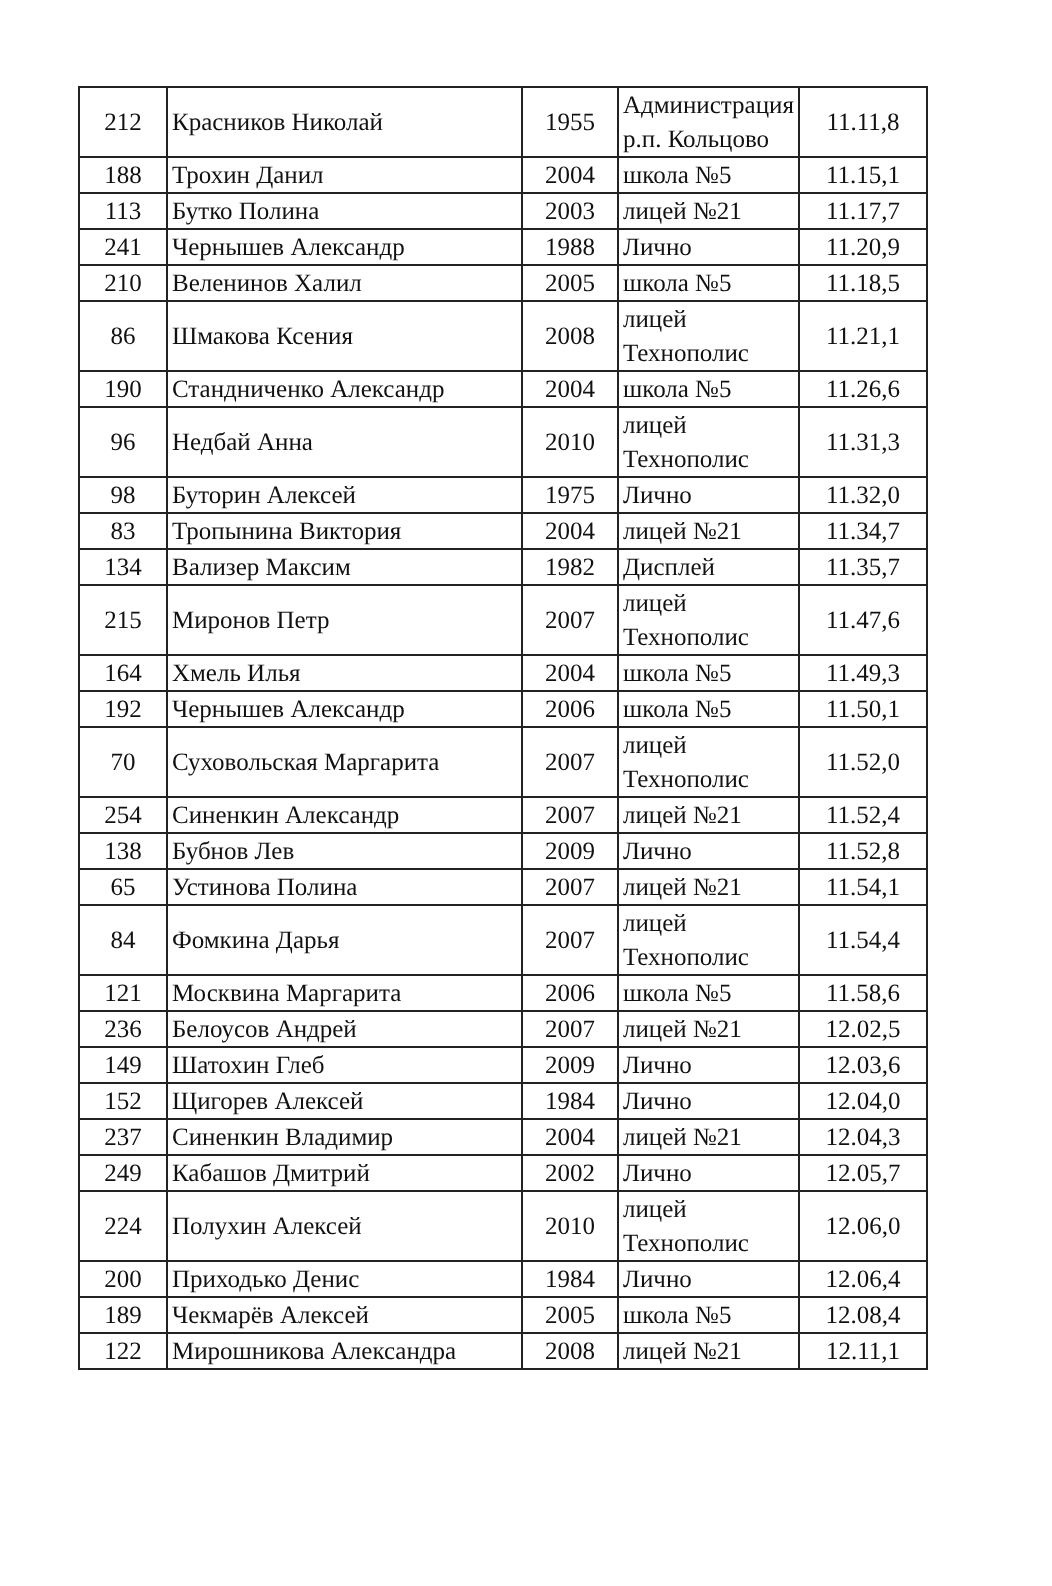| 212 | Красников Николай | 1955 | Администрация р.п. Кольцово | 11.11,8 |
| 188 | Трохин Данил | 2004 | школа №5 | 11.15,1 |
| 113 | Бутко Полина | 2003 | лицей №21 | 11.17,7 |
| 241 | Чернышев Александр | 1988 | Лично | 11.20,9 |
| 210 | Веленинов Халил | 2005 | школа №5 | 11.18,5 |
| 86 | Шмакова Ксения | 2008 | лицей Технополис | 11.21,1 |
| 190 | Стандниченко Александр | 2004 | школа №5 | 11.26,6 |
| 96 | Недбай Анна | 2010 | лицей Технополис | 11.31,3 |
| 98 | Буторин Алексей | 1975 | Лично | 11.32,0 |
| 83 | Тропынина Виктория | 2004 | лицей №21 | 11.34,7 |
| 134 | Вализер Максим | 1982 | Дисплей | 11.35,7 |
| 215 | Миронов Петр | 2007 | лицей Технополис | 11.47,6 |
| 164 | Хмель Илья | 2004 | школа №5 | 11.49,3 |
| 192 | Чернышев Александр | 2006 | школа №5 | 11.50,1 |
| 70 | Суховольская Маргарита | 2007 | лицей Технополис | 11.52,0 |
| 254 | Синенкин Александр | 2007 | лицей №21 | 11.52,4 |
| 138 | Бубнов Лев | 2009 | Лично | 11.52,8 |
| 65 | Устинова Полина | 2007 | лицей №21 | 11.54,1 |
| 84 | Фомкина Дарья | 2007 | лицей Технополис | 11.54,4 |
| 121 | Москвина Маргарита | 2006 | школа №5 | 11.58,6 |
| 236 | Белоусов Андрей | 2007 | лицей №21 | 12.02,5 |
| 149 | Шатохин Глеб | 2009 | Лично | 12.03,6 |
| 152 | Щигорев Алексей | 1984 | Лично | 12.04,0 |
| 237 | Синенкин Владимир | 2004 | лицей №21 | 12.04,3 |
| 249 | Кабашов Дмитрий | 2002 | Лично | 12.05,7 |
| 224 | Полухин Алексей | 2010 | лицей Технополис | 12.06,0 |
| 200 | Приходько Денис | 1984 | Лично | 12.06,4 |
| 189 | Чекмарёв Алексей | 2005 | школа №5 | 12.08,4 |
| 122 | Мирошникова Александра | 2008 | лицей №21 | 12.11,1 |